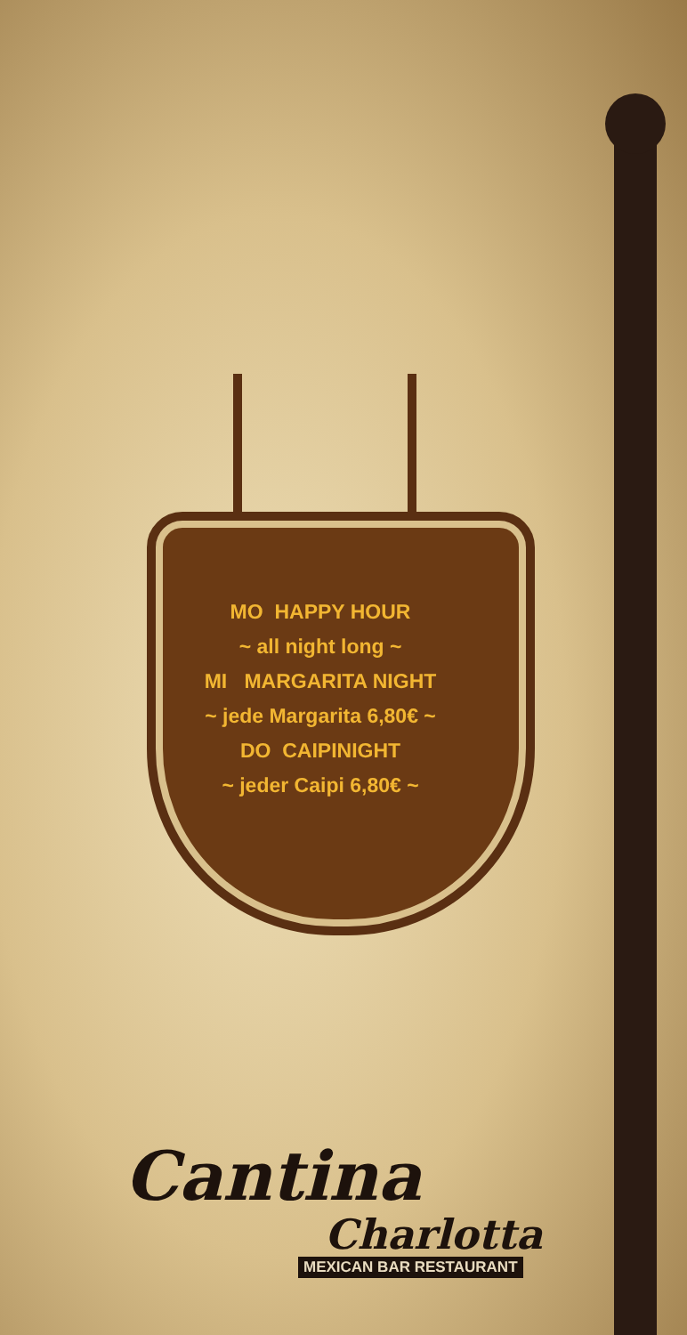MO HAPPY HOUR
~ all night long ~
MI MARGARITA NIGHT
~ jede Margarita 6,80€ ~
DO CAIPINIGHT
~ jeder Caipi 6,80€ ~
Cantina
Charlotta
MEXICAN BAR RESTAURANT